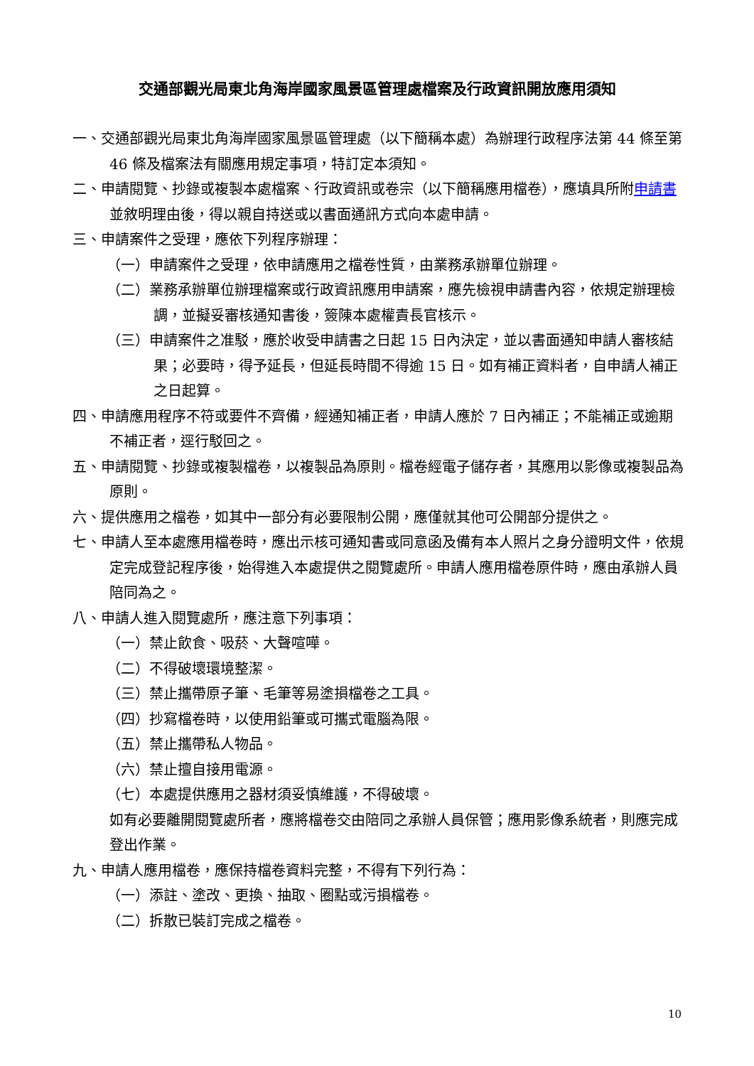交通部觀光局東北角海岸國家風景區管理處檔案及行政資訊開放應用須知
一、交通部觀光局東北角海岸國家風景區管理處（以下簡稱本處）為辦理行政程序法第 44 條至第 46 條及檔案法有關應用規定事項，特訂定本須知。
二、申請閱覽、抄錄或複製本處檔案、行政資訊或卷宗（以下簡稱應用檔卷），應填具所附申請書並敘明理由後，得以親自持送或以書面通訊方式向本處申請。
三、申請案件之受理，應依下列程序辦理：
（一）申請案件之受理，依申請應用之檔卷性質，由業務承辦單位辦理。
（二）業務承辦單位辦理檔案或行政資訊應用申請案，應先檢視申請書內容，依規定辦理檢調，並擬妥審核通知書後，簽陳本處權責長官核示。
（三）申請案件之准駁，應於收受申請書之日起 15 日內決定，並以書面通知申請人審核結果；必要時，得予延長，但延長時間不得逾 15 日。如有補正資料者，自申請人補正之日起算。
四、申請應用程序不符或要件不齊備，經通知補正者，申請人應於 7 日內補正；不能補正或逾期不補正者，逕行駁回之。
五、申請閱覽、抄錄或複製檔卷，以複製品為原則。檔卷經電子儲存者，其應用以影像或複製品為原則。
六、提供應用之檔卷，如其中一部分有必要限制公開，應僅就其他可公開部分提供之。
七、申請人至本處應用檔卷時，應出示核可通知書或同意函及備有本人照片之身分證明文件，依規定完成登記程序後，始得進入本處提供之閱覽處所。申請人應用檔卷原件時，應由承辦人員陪同為之。
八、申請人進入閱覽處所，應注意下列事項：
（一）禁止飲食、吸菸、大聲喧嘩。
（二）不得破壞環境整潔。
（三）禁止攜帶原子筆、毛筆等易塗損檔卷之工具。
（四）抄寫檔卷時，以使用鉛筆或可攜式電腦為限。
（五）禁止攜帶私人物品。
（六）禁止擅自接用電源。
（七）本處提供應用之器材須妥慎維護，不得破壞。
如有必要離開閱覽處所者，應將檔卷交由陪同之承辦人員保管；應用影像系統者，則應完成登出作業。
九、申請人應用檔卷，應保持檔卷資料完整，不得有下列行為：
（一）添註、塗改、更換、抽取、圈點或污損檔卷。
（二）拆散已裝訂完成之檔卷。
10